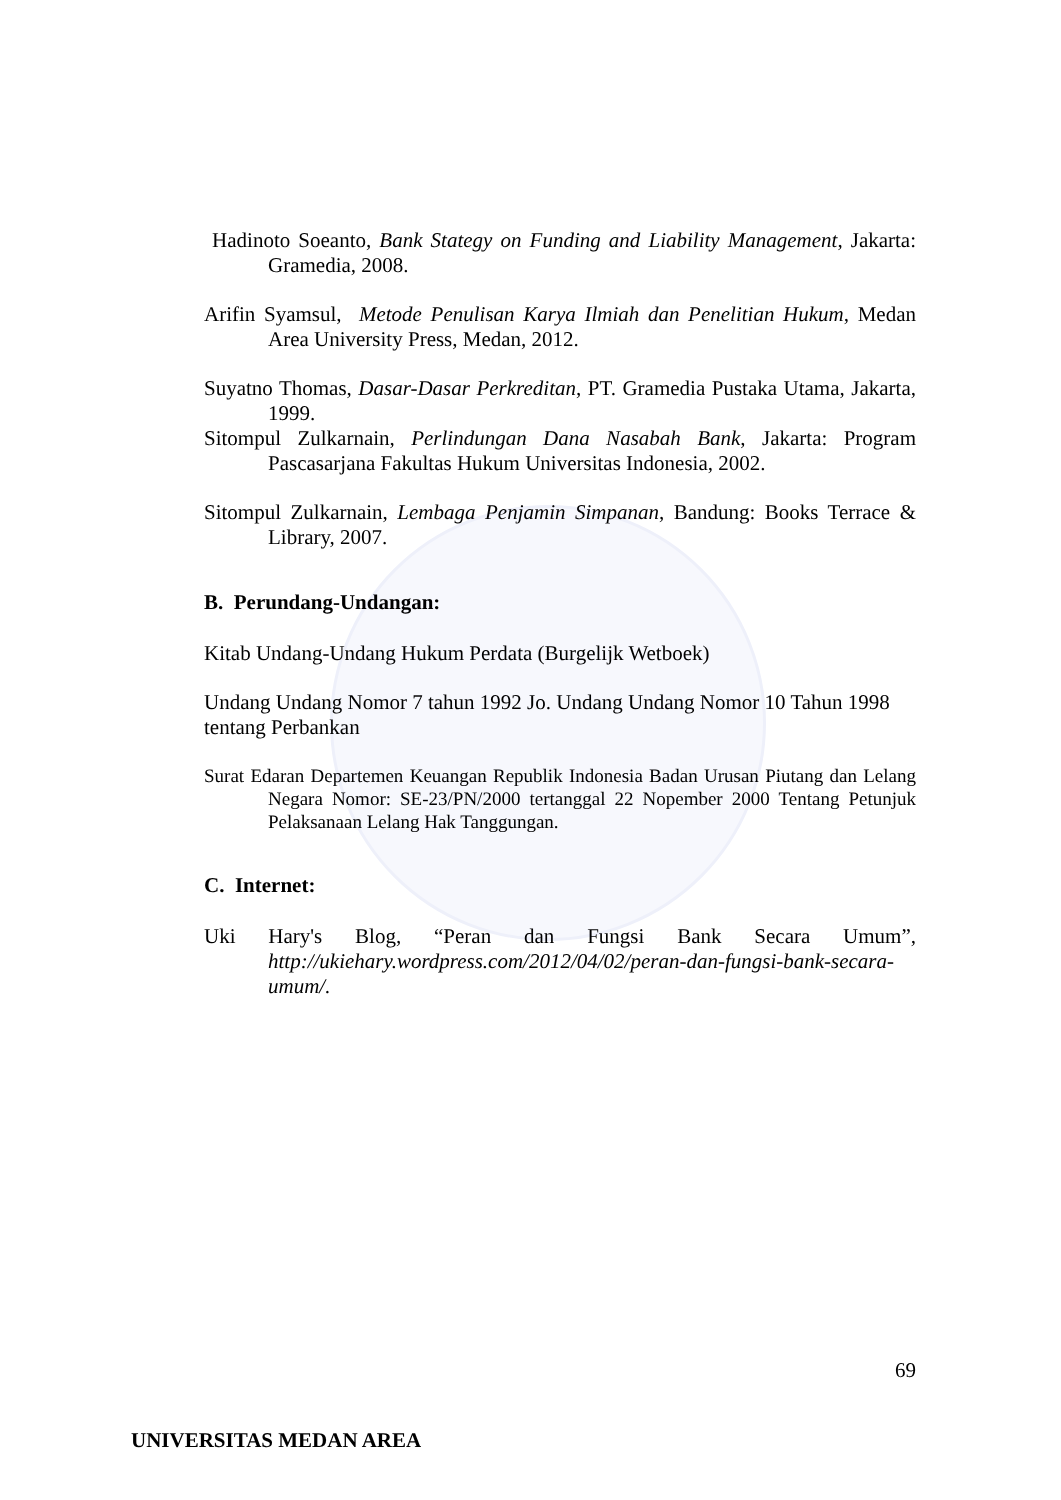Hadinoto Soeanto, Bank Stategy on Funding and Liability Management, Jakarta: Gramedia, 2008.
Arifin Syamsul, Metode Penulisan Karya Ilmiah dan Penelitian Hukum, Medan Area University Press, Medan, 2012.
Suyatno Thomas, Dasar-Dasar Perkreditan, PT. Gramedia Pustaka Utama, Jakarta, 1999.
Sitompul Zulkarnain, Perlindungan Dana Nasabah Bank, Jakarta: Program Pascasarjana Fakultas Hukum Universitas Indonesia, 2002.
Sitompul Zulkarnain, Lembaga Penjamin Simpanan, Bandung: Books Terrace & Library, 2007.
B. Perundang-Undangan:
Kitab Undang-Undang Hukum Perdata (Burgelijk Wetboek)
Undang Undang Nomor 7 tahun 1992 Jo. Undang Undang Nomor 10 Tahun 1998 tentang Perbankan
Surat Edaran Departemen Keuangan Republik Indonesia Badan Urusan Piutang dan Lelang Negara Nomor: SE-23/PN/2000 tertanggal 22 Nopember 2000 Tentang Petunjuk Pelaksanaan Lelang Hak Tanggungan.
C. Internet:
Uki Hary's Blog, “Peran dan Fungsi Bank Secara Umum”, http://ukiehary.wordpress.com/2012/04/02/peran-dan-fungsi-bank-secara-umum/.
69
UNIVERSITAS MEDAN AREA